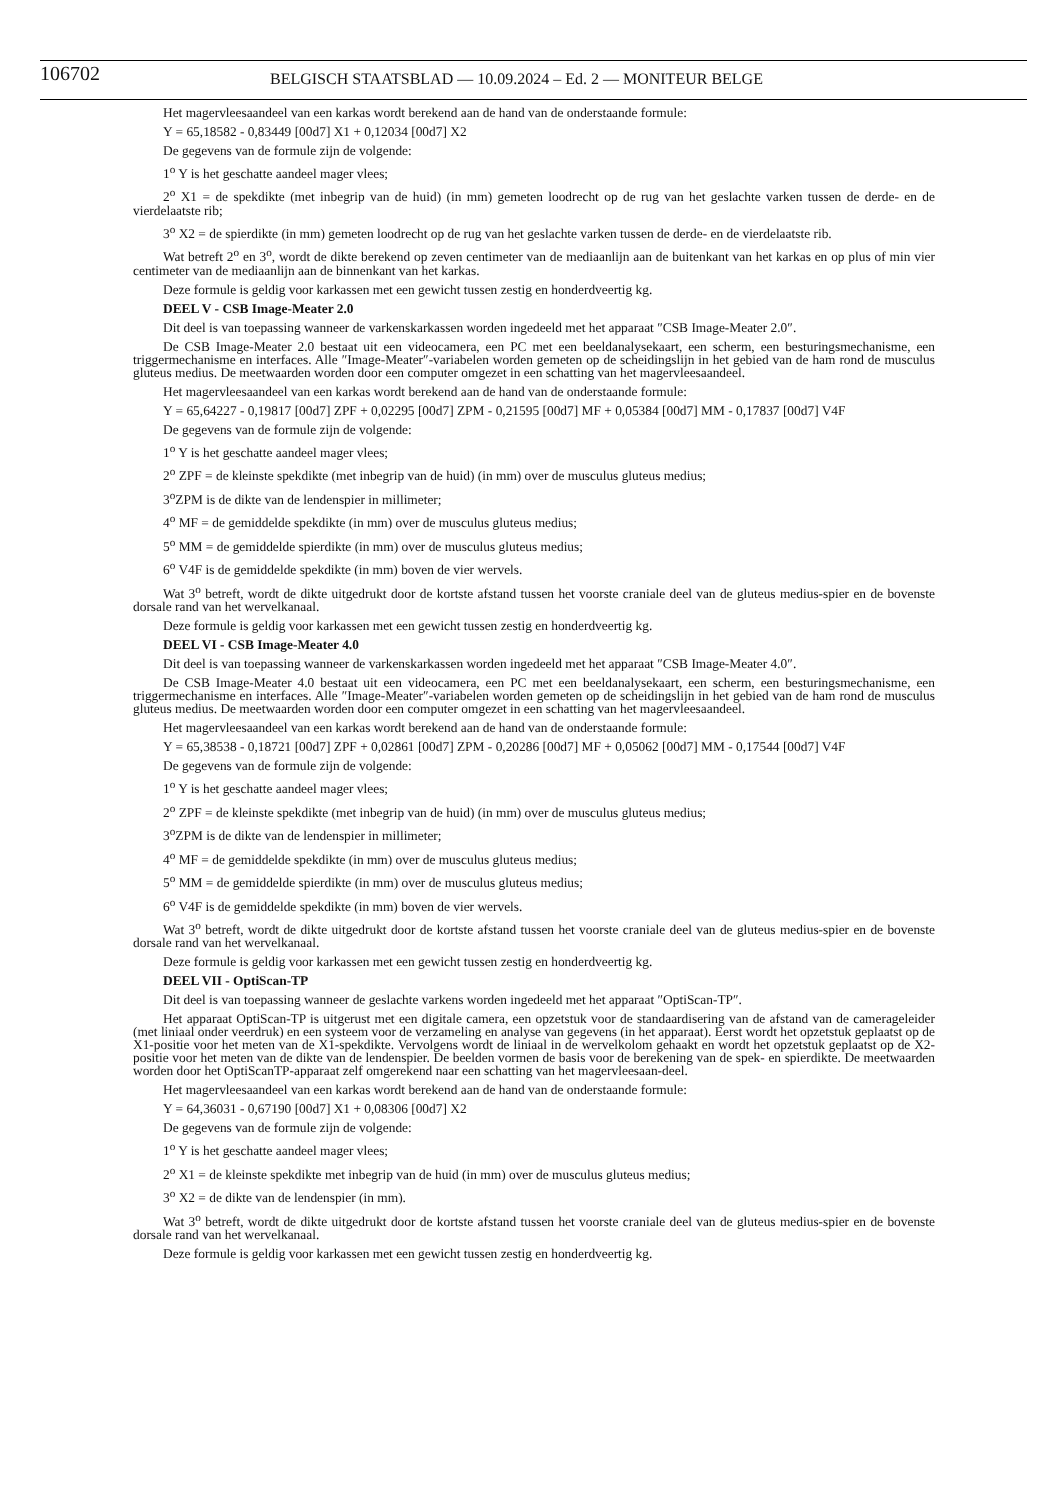106702
BELGISCH STAATSBLAD — 10.09.2024 – Ed. 2 — MONITEUR BELGE
Het magervleesaandeel van een karkas wordt berekend aan de hand van de onderstaande formule:
Y = 65,18582 - 0,83449 [00d7] X1 + 0,12034 [00d7] X2
De gegevens van de formule zijn de volgende:
1<sup>o</sup> Y is het geschatte aandeel mager vlees;
2<sup>o</sup> X1 = de spekdikte (met inbegrip van de huid) (in mm) gemeten loodrecht op de rug van het geslachte varken tussen de derde- en de vierdelaatste rib;
3<sup>o</sup> X2 = de spierdikte (in mm) gemeten loodrecht op de rug van het geslachte varken tussen de derde- en de vierdelaatste rib.
Wat betreft 2<sup>o</sup> en 3<sup>o</sup>, wordt de dikte berekend op zeven centimeter van de mediaanlijn aan de buitenkant van het karkas en op plus of min vier centimeter van de mediaanlijn aan de binnenkant van het karkas.
Deze formule is geldig voor karkassen met een gewicht tussen zestig en honderdveertig kg.
DEEL V - CSB Image-Meater 2.0
Dit deel is van toepassing wanneer de varkenskarkassen worden ingedeeld met het apparaat ″CSB Image-Meater 2.0″.
De CSB Image-Meater 2.0 bestaat uit een videocamera, een PC met een beeldanalysekaart, een scherm, een besturingsmechanisme, een triggermechanisme en interfaces. Alle ″Image-Meater″-variabelen worden gemeten op de scheidingslijn in het gebied van de ham rond de musculus gluteus medius. De meetwaarden worden door een computer omgezet in een schatting van het magervleesaandeel.
Het magervleesaandeel van een karkas wordt berekend aan de hand van de onderstaande formule:
Y = 65,64227 - 0,19817 [00d7] ZPF + 0,02295 [00d7] ZPM - 0,21595 [00d7] MF + 0,05384 [00d7] MM - 0,17837 [00d7] V4F
De gegevens van de formule zijn de volgende:
1<sup>o</sup> Y is het geschatte aandeel mager vlees;
2<sup>o</sup> ZPF = de kleinste spekdikte (met inbegrip van de huid) (in mm) over de musculus gluteus medius;
3<sup>o</sup>ZPM is de dikte van de lendenspier in millimeter;
4<sup>o</sup> MF = de gemiddelde spekdikte (in mm) over de musculus gluteus medius;
5<sup>o</sup> MM = de gemiddelde spierdikte (in mm) over de musculus gluteus medius;
6<sup>o</sup> V4F is de gemiddelde spekdikte (in mm) boven de vier wervels.
Wat 3<sup>o</sup> betreft, wordt de dikte uitgedrukt door de kortste afstand tussen het voorste craniale deel van de gluteus medius-spier en de bovenste dorsale rand van het wervelkanaal.
Deze formule is geldig voor karkassen met een gewicht tussen zestig en honderdveertig kg.
DEEL VI - CSB Image-Meater 4.0
Dit deel is van toepassing wanneer de varkenskarkassen worden ingedeeld met het apparaat ″CSB Image-Meater 4.0″.
De CSB Image-Meater 4.0 bestaat uit een videocamera, een PC met een beeldanalysekaart, een scherm, een besturingsmechanisme, een triggermechanisme en interfaces. Alle ″Image-Meater″-variabelen worden gemeten op de scheidingslijn in het gebied van de ham rond de musculus gluteus medius. De meetwaarden worden door een computer omgezet in een schatting van het magervleesaandeel.
Het magervleesaandeel van een karkas wordt berekend aan de hand van de onderstaande formule:
Y = 65,38538 - 0,18721 [00d7] ZPF + 0,02861 [00d7] ZPM - 0,20286 [00d7] MF + 0,05062 [00d7] MM - 0,17544 [00d7] V4F
De gegevens van de formule zijn de volgende:
1<sup>o</sup> Y is het geschatte aandeel mager vlees;
2<sup>o</sup> ZPF = de kleinste spekdikte (met inbegrip van de huid) (in mm) over de musculus gluteus medius;
3<sup>o</sup>ZPM is de dikte van de lendenspier in millimeter;
4<sup>o</sup> MF = de gemiddelde spekdikte (in mm) over de musculus gluteus medius;
5<sup>o</sup> MM = de gemiddelde spierdikte (in mm) over de musculus gluteus medius;
6<sup>o</sup> V4F is de gemiddelde spekdikte (in mm) boven de vier wervels.
Wat 3<sup>o</sup> betreft, wordt de dikte uitgedrukt door de kortste afstand tussen het voorste craniale deel van de gluteus medius-spier en de bovenste dorsale rand van het wervelkanaal.
Deze formule is geldig voor karkassen met een gewicht tussen zestig en honderdveertig kg.
DEEL VII - OptiScan-TP
Dit deel is van toepassing wanneer de geslachte varkens worden ingedeeld met het apparaat ″OptiScan-TP″.
Het apparaat OptiScan-TP is uitgerust met een digitale camera, een opzetstuk voor de standaardisering van de afstand van de camerageleider (met liniaal onder veerdruk) en een systeem voor de verzameling en analyse van gegevens (in het apparaat). Eerst wordt het opzetstuk geplaatst op de X1-positie voor het meten van de X1-spekdikte. Vervolgens wordt de liniaal in de wervelkolom gehaakt en wordt het opzetstuk geplaatst op de X2-positie voor het meten van de dikte van de lendenspier. De beelden vormen de basis voor de berekening van de spek- en spierdikte. De meetwaarden worden door het OptiScanTP-apparaat zelf omgerekend naar een schatting van het magervleesaan-deel.
Het magervleesaandeel van een karkas wordt berekend aan de hand van de onderstaande formule:
Y = 64,36031 - 0,67190 [00d7] X1 + 0,08306 [00d7] X2
De gegevens van de formule zijn de volgende:
1<sup>o</sup> Y is het geschatte aandeel mager vlees;
2<sup>o</sup> X1 = de kleinste spekdikte met inbegrip van de huid (in mm) over de musculus gluteus medius;
3<sup>o</sup> X2 = de dikte van de lendenspier (in mm).
Wat 3<sup>o</sup> betreft, wordt de dikte uitgedrukt door de kortste afstand tussen het voorste craniale deel van de gluteus medius-spier en de bovenste dorsale rand van het wervelkanaal.
Deze formule is geldig voor karkassen met een gewicht tussen zestig en honderdveertig kg.